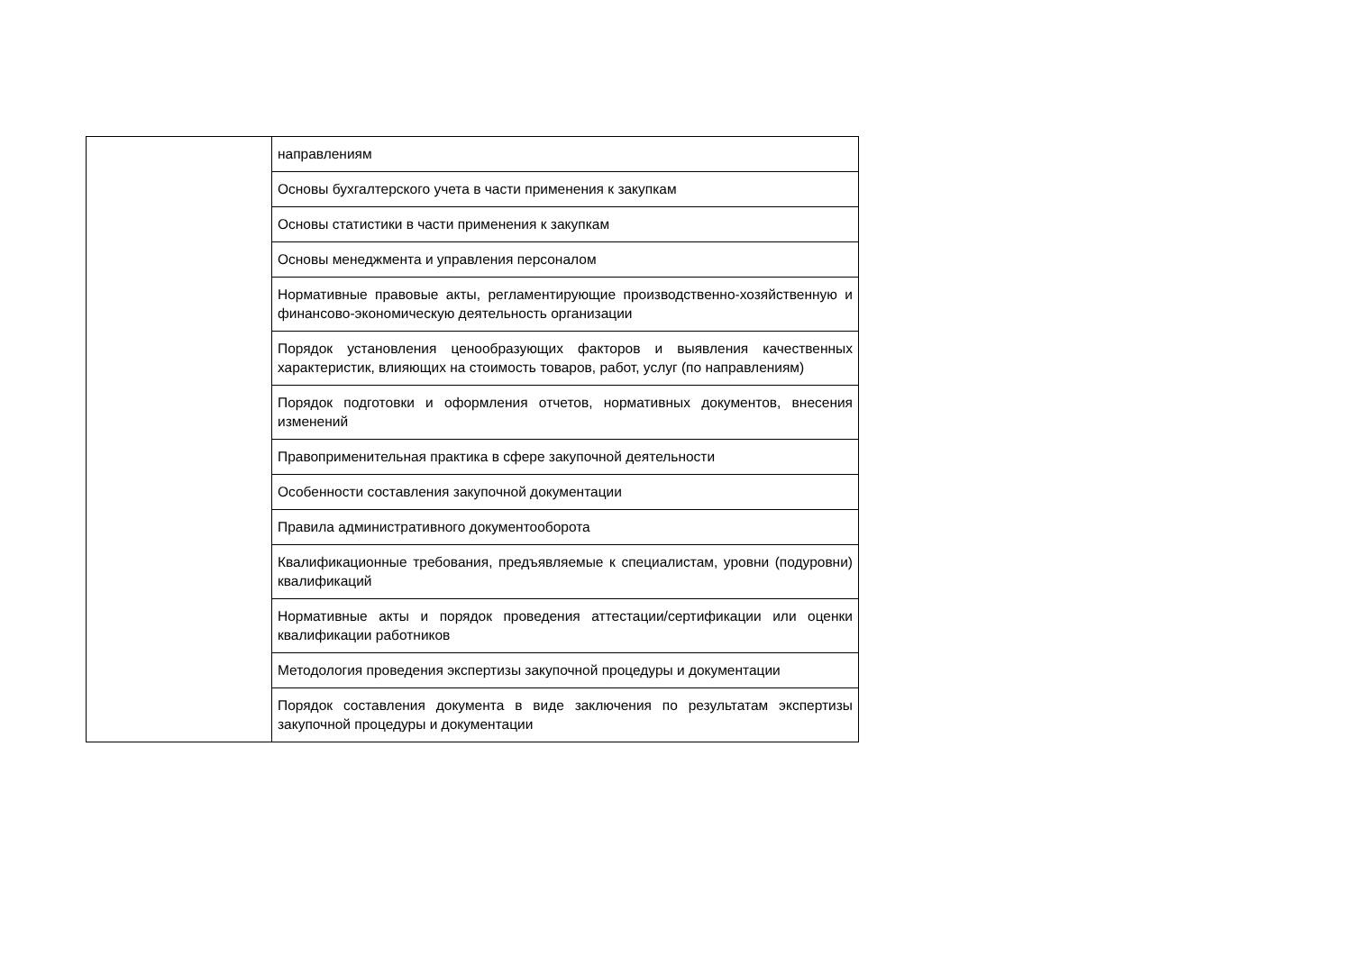| | направлениям |
| | Основы бухгалтерского учета в части применения к закупкам |
| | Основы статистики в части применения к закупкам |
| | Основы менеджмента и управления персоналом |
| | Нормативные правовые акты, регламентирующие производственно-хозяйственную и финансово-экономическую деятельность организации |
| | Порядок установления ценообразующих факторов и выявления качественных характеристик, влияющих на стоимость товаров, работ, услуг (по направлениям) |
| | Порядок подготовки и оформления отчетов, нормативных документов, внесения изменений |
| | Правоприменительная практика в сфере закупочной деятельности |
| | Особенности составления закупочной документации |
| | Правила административного документооборота |
| | Квалификационные требования, предъявляемые к специалистам, уровни (подуровни) квалификаций |
| | Нормативные акты и порядок проведения аттестации/сертификации или оценки квалификации работников |
| | Методология проведения экспертизы закупочной процедуры и документации |
| | Порядок составления документа в виде заключения по результатам экспертизы закупочной процедуры и документации |